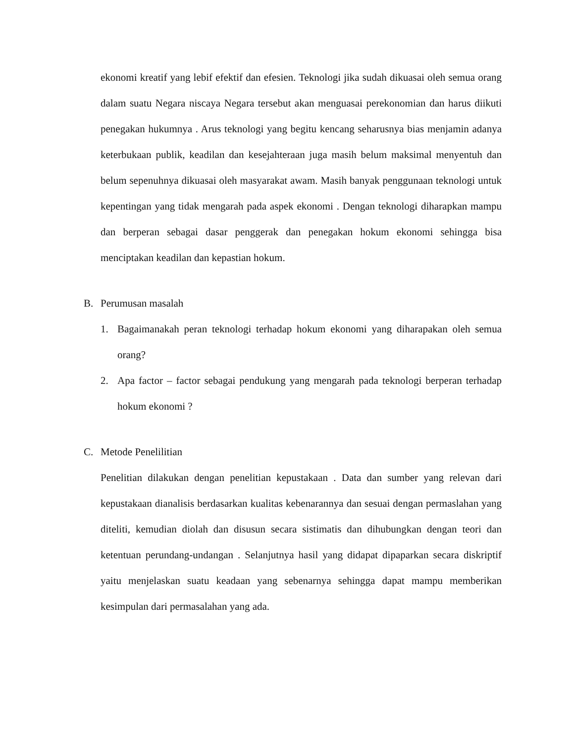ekonomi kreatif yang lebif efektif dan efesien. Teknologi jika sudah dikuasai oleh semua orang dalam suatu Negara niscaya Negara tersebut akan menguasai perekonomian dan harus diikuti penegakan hukumnya . Arus teknologi yang begitu kencang seharusnya bias menjamin adanya keterbukaan publik, keadilan dan kesejahteraan juga masih belum maksimal menyentuh dan belum sepenuhnya dikuasai oleh masyarakat awam. Masih banyak penggunaan teknologi untuk kepentingan yang tidak mengarah pada aspek ekonomi . Dengan teknologi diharapkan mampu dan berperan sebagai dasar penggerak dan penegakan hokum ekonomi sehingga bisa menciptakan keadilan dan kepastian hokum.
B. Perumusan masalah
1. Bagaimanakah peran teknologi terhadap hokum ekonomi yang diharapakan oleh semua orang?
2. Apa factor – factor sebagai pendukung yang mengarah pada teknologi berperan terhadap hokum ekonomi ?
C. Metode Penelilitian
Penelitian dilakukan dengan penelitian kepustakaan . Data dan sumber yang relevan dari kepustakaan dianalisis berdasarkan kualitas kebenarannya dan sesuai dengan permaslahan yang diteliti, kemudian diolah dan disusun secara sistimatis dan dihubungkan dengan teori dan ketentuan perundang-undangan . Selanjutnya hasil yang didapat dipaparkan secara diskriptif yaitu menjelaskan suatu keadaan yang sebenarnya sehingga dapat mampu memberikan kesimpulan dari permasalahan yang ada.